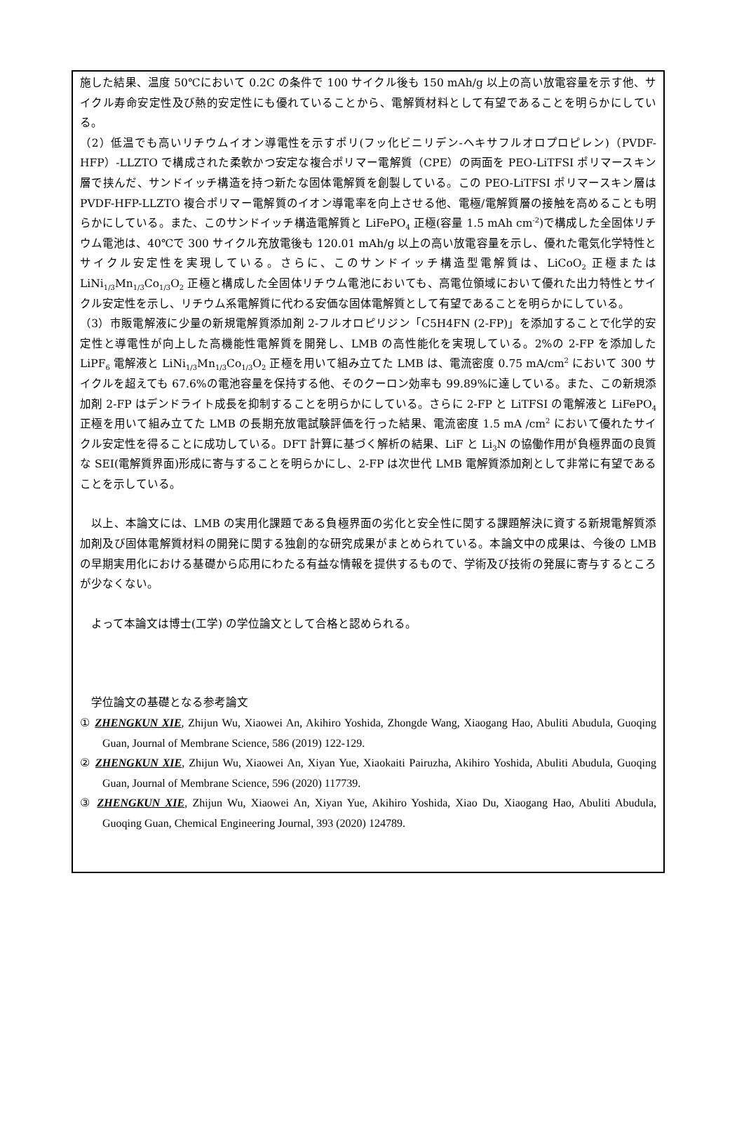施した結果、温度 50℃において 0.2C の条件で 100 サイクル後も 150 mAh/g 以上の高い放電容量を示す他、サイクル寿命安定性及び熱的安定性にも優れていることから、電解質材料として有望であることを明らかにしている。
（2）低温でも高いリチウムイオン導電性を示すポリ(フッ化ビニリデン-ヘキサフルオロプロピレン)（PVDF-HFP）-LLZTO で構成された柔軟かつ安定な複合ポリマー電解質（CPE）の両面を PEO-LiTFSI ポリマースキン層で挟んだ、サンドイッチ構造を持つ新たな固体電解質を創製している。この PEO-LiTFSI ポリマースキン層は PVDF-HFP-LLZTO 複合ポリマー電解質のイオン導電率を向上させる他、電極/電解質層の接触を高めることも明らかにしている。また、このサンドイッチ構造電解質と LiFePO<sub>4</sub> 正極(容量 1.5 mAh cm<sup>-2</sup>)で構成した全固体リチウム電池は、40℃で 300 サイクル充放電後も 120.01 mAh/g 以上の高い放電容量を示し、優れた電気化学特性とサイクル安定性を実現している。さらに、このサンドイッチ構造型電解質は、LiCoO<sub>2</sub> 正極または LiNi<sub>1/3</sub>Mn<sub>1/3</sub>Co<sub>1/3</sub>O<sub>2</sub> 正極と構成した全固体リチウム電池においても、高電位領域において優れた出力特性とサイクル安定性を示し、リチウム系電解質に代わる安価な固体電解質として有望であることを明らかにしている。
（3）市販電解液に少量の新規電解質添加剤 2-フルオロピリジン「C5H4FN (2-FP)」を添加することで化学的安定性と導電性が向上した高機能性電解質を開発し、LMB の高性能化を実現している。2%の 2-FP を添加した LiPF<sub>6</sub> 電解液と LiNi<sub>1/3</sub>Mn<sub>1/3</sub>Co<sub>1/3</sub>O<sub>2</sub> 正極を用いて組み立てた LMB は、電流密度 0.75 mA/cm<sup>2</sup> において 300 サイクルを超えても 67.6%の電池容量を保持する他、そのクーロン効率も 99.89%に達している。また、この新規添加剤 2-FP はデンドライト成長を抑制することを明らかにしている。さらに 2-FP と LiTFSI の電解液と LiFePO<sub>4</sub> 正極を用いて組み立てた LMB の長期充放電試験評価を行った結果、電流密度 1.5 mA /cm<sup>2</sup> において優れたサイクル安定性を得ることに成功している。DFT 計算に基づく解析の結果、LiF と Li<sub>3</sub>N の協働作用が負極界面の良質な SEI(電解質界面)形成に寄与することを明らかにし、2-FP は次世代 LMB 電解質添加剤として非常に有望であることを示している。
　以上、本論文には、LMB の実用化課題である負極界面の劣化と安全性に関する課題解決に資する新規電解質添加剤及び固体電解質材料の開発に関する独創的な研究成果がまとめられている。本論文中の成果は、今後の LMB の早期実用化における基礎から応用にわたる有益な情報を提供するもので、学術及び技術の発展に寄与するところが少なくない。
　よって本論文は博士(工学) の学位論文として合格と認められる。
　学位論文の基礎となる参考論文
① ZHENGKUN XIE, Zhijun Wu, Xiaowei An, Akihiro Yoshida, Zhongde Wang, Xiaogang Hao, Abuliti Abudula, Guoqing Guan, Journal of Membrane Science, 586 (2019) 122-129.
② ZHENGKUN XIE, Zhijun Wu, Xiaowei An, Xiyan Yue, Xiaokaiti Pairuzha, Akihiro Yoshida, Abuliti Abudula, Guoqing Guan, Journal of Membrane Science, 596 (2020) 117739.
③ ZHENGKUN XIE, Zhijun Wu, Xiaowei An, Xiyan Yue, Akihiro Yoshida, Xiao Du, Xiaogang Hao, Abuliti Abudula, Guoqing Guan, Chemical Engineering Journal, 393 (2020) 124789.